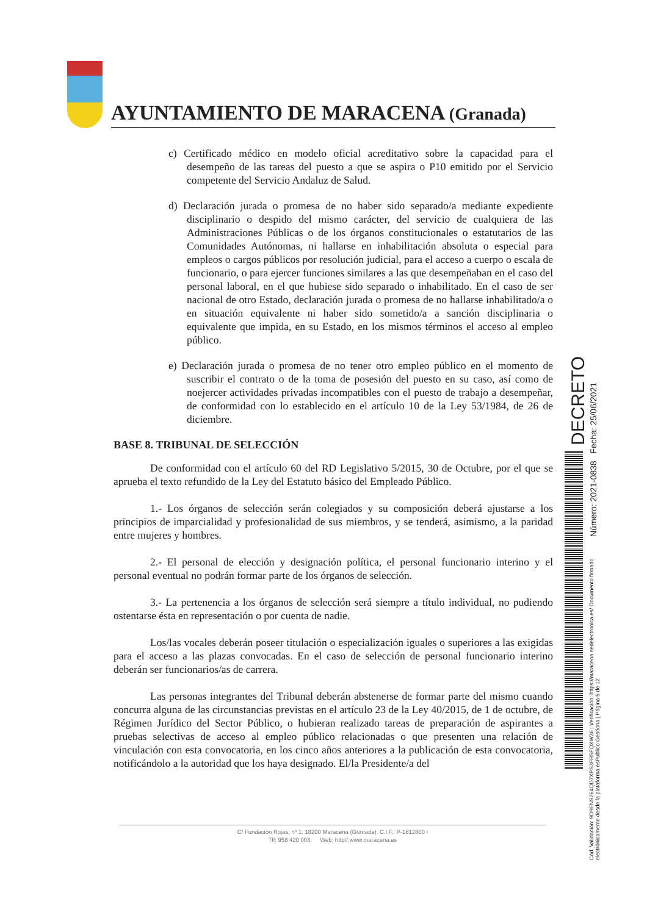AYUNTAMIENTO DE MARACENA (Granada)
c) Certificado médico en modelo oficial acreditativo sobre la capacidad para el desempeño de las tareas del puesto a que se aspira o P10 emitido por el Servicio competente del Servicio Andaluz de Salud.
d) Declaración jurada o promesa de no haber sido separado/a mediante expediente disciplinario o despido del mismo carácter, del servicio de cualquiera de las Administraciones Públicas o de los órganos constitucionales o estatutarios de las Comunidades Autónomas, ni hallarse en inhabilitación absoluta o especial para empleos o cargos públicos por resolución judicial, para el acceso a cuerpo o escala de funcionario, o para ejercer funciones similares a las que desempeñaban en el caso del personal laboral, en el que hubiese sido separado o inhabilitado. En el caso de ser nacional de otro Estado, declaración jurada o promesa de no hallarse inhabilitado/a o en situación equivalente ni haber sido sometido/a a sanción disciplinaria o equivalente que impida, en su Estado, en los mismos términos el acceso al empleo público.
e) Declaración jurada o promesa de no tener otro empleo público en el momento de suscribir el contrato o de la toma de posesión del puesto en su caso, así como de noejercer actividades privadas incompatibles con el puesto de trabajo a desempeñar, de conformidad con lo establecido en el artículo 10 de la Ley 53/1984, de 26 de diciembre.
BASE 8. TRIBUNAL DE SELECCIÓN
De conformidad con el artículo 60 del RD Legislativo 5/2015, 30 de Octubre, por el que se aprueba el texto refundido de la Ley del Estatuto básico del Empleado Público.
1.- Los órganos de selección serán colegiados y su composición deberá ajustarse a los principios de imparcialidad y profesionalidad de sus miembros, y se tenderá, asimismo, a la paridad entre mujeres y hombres.
2.- El personal de elección y designación política, el personal funcionario interino y el personal eventual no podrán formar parte de los órganos de selección.
3.- La pertenencia a los órganos de selección será siempre a título individual, no pudiendo ostentarse ésta en representación o por cuenta de nadie.
Los/las vocales deberán poseer titulación o especialización iguales o superiores a las exigidas para el acceso a las plazas convocadas. En el caso de selección de personal funcionario interino deberán ser funcionarios/as de carrera.
Las personas integrantes del Tribunal deberán abstenerse de formar parte del mismo cuando concurra alguna de las circunstancias previstas en el artículo 23 de la Ley 40/2015, de 1 de octubre, de Régimen Jurídico del Sector Público, o hubieran realizado tareas de preparación de aspirantes a pruebas selectivas de acceso al empleo público relacionadas o que presenten una relación de vinculación con esta convocatoria, en los cinco años anteriores a la publicación de esta convocatoria, notificándolo a la autoridad que los haya designado. El/la Presidente/a del
C/ Fundación Rojas, nº 1. 18200 Maracena (Granada). C.I.F.: P-1812800 I
Tlf: 958 420 003 Web: http//:www.maracena.es
DECRETO
Número: 2021-0838 Fecha: 25/06/2021
Cód. Validación: 9D9ENS264QD7XPS3FR5FQXW36 | Verificación: https://maracena.sedelectronica.es/ Documento firmado electrónicamente desde la plataforma esPublico Gestiona | Página 5 de 12